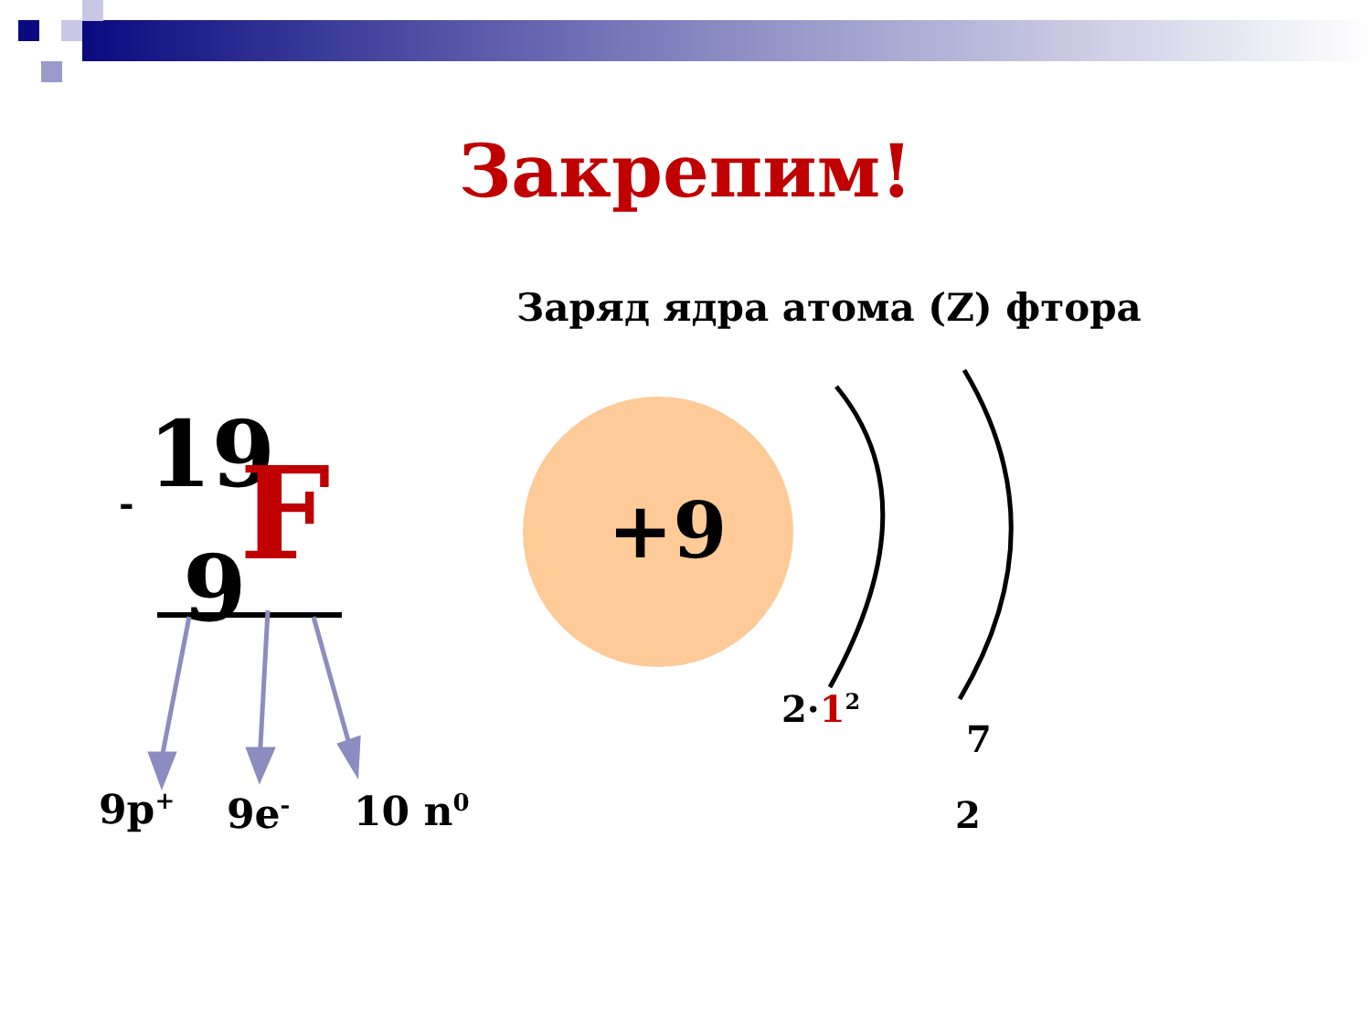Закрепим!
Заряд ядра атома (Z) фтора
- 19 F
9
+9
9p<sup>+</sup> 9e<sup>-</sup> 10 n<sup>0</sup>
2·1<sup>2</sup>
7
2